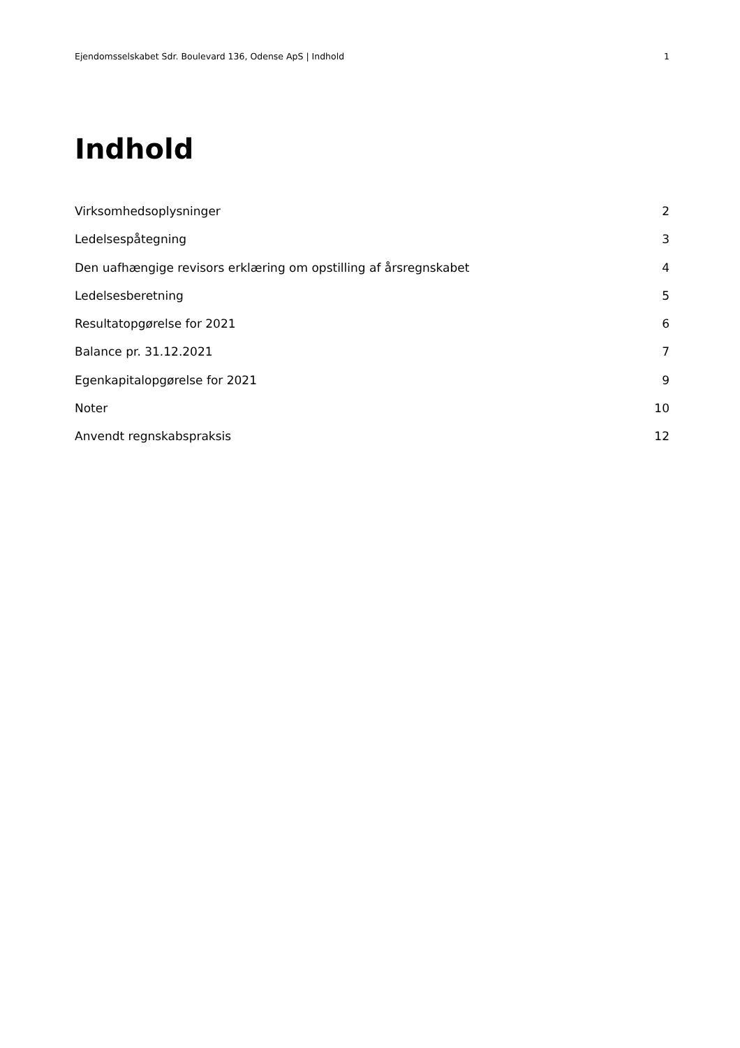Ejendomsselskabet Sdr. Boulevard 136, Odense ApS | Indhold 1
Indhold
Virksomhedsoplysninger 2
Ledelsespåtegning 3
Den uafhængige revisors erklæring om opstilling af årsregnskabet 4
Ledelsesberetning 5
Resultatopgørelse for 2021 6
Balance pr. 31.12.2021 7
Egenkapitalopgørelse for 2021 9
Noter 10
Anvendt regnskabspraksis 12